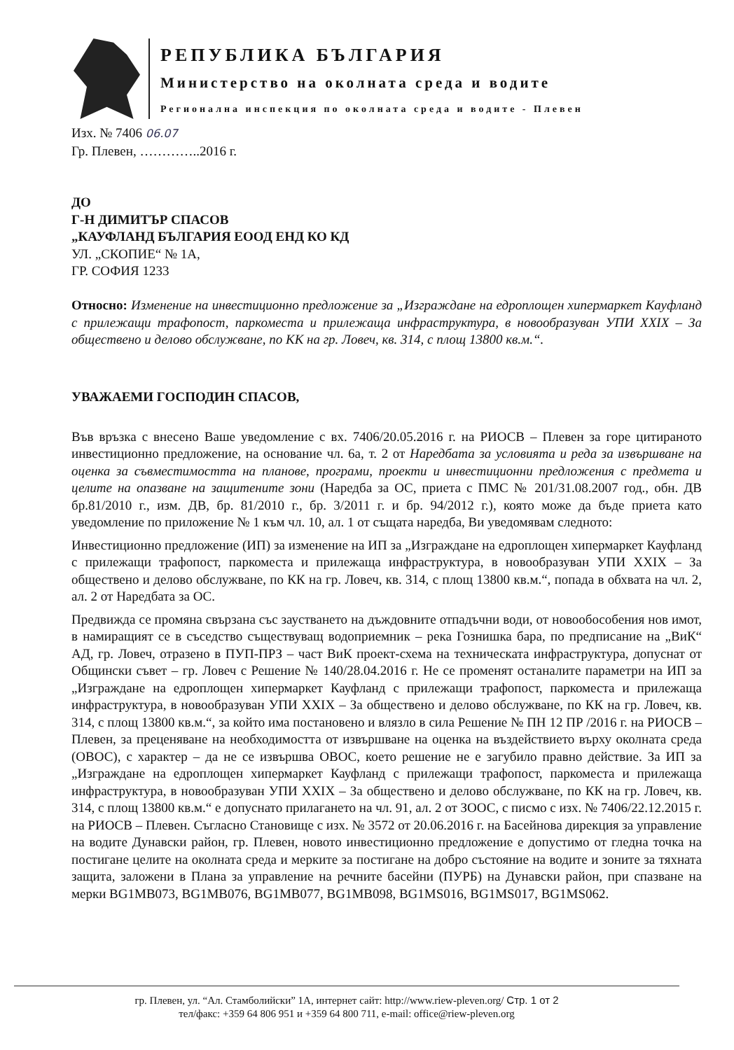РЕПУБЛИКА БЪЛГАРИЯ
Министерство на околната среда и водите
Регионална инспекция по околната среда и водите - Плевен
Изх. № 7406 06.07
Гр. Плевен, …………..2016 г.
ДО
Г-Н ДИМИТЪР СПАСОВ
„КАУФЛАНД БЪЛГАРИЯ ЕООД ЕНД КО КД
УЛ. „СКОПИЕ“ № 1А,
ГР. СОФИЯ 1233
Относно: Изменение на инвестиционно предложение за „Изграждане на едроплощен хипермаркет Кауфланд с прилежащи трафопост, паркоместа и прилежаща инфраструктура, в новообразуван УПИ XXIX – За обществено и делово обслужване, по КК на гр. Ловеч, кв. 314, с площ 13800 кв.м.“.
УВАЖАЕМИ ГОСПОДИН СПАСОВ,
Във връзка с внесено Ваше уведомление с вх. 7406/20.05.2016 г. на РИОСВ – Плевен за горе цитираното инвестиционно предложение, на основание чл. 6а, т. 2 от Наредбата за условията и реда за извършване на оценка за съвместимостта на планове, програми, проекти и инвестиционни предложения с предмета и целите на опазване на защитените зони (Наредба за ОС, приета с ПМС № 201/31.08.2007 год., обн. ДВ бр.81/2010 г., изм. ДВ, бр. 81/2010 г., бр. 3/2011 г. и бр. 94/2012 г.), която може да бъде приета като уведомление по приложение № 1 към чл. 10, ал. 1 от същата наредба, Ви уведомявам следното:
Инвестиционно предложение (ИП) за изменение на ИП за „Изграждане на едроплощен хипермаркет Кауфланд с прилежащи трафопост, паркоместа и прилежаща инфраструктура, в новообразуван УПИ XXIX – За обществено и делово обслужване, по КК на гр. Ловеч, кв. 314, с площ 13800 кв.м.“, попада в обхвата на чл. 2, ал. 2 от Наредбата за ОС.
Предвижда се промяна свързана със заустването на дъждовните отпадъчни води, от новообособения нов имот, в намиращият се в съседство съществуващ водоприемник – река Гознишка бара, по предписание на „ВиК“ АД, гр. Ловеч, отразено в ПУП-ПРЗ – част ВиК проект-схема на техническата инфраструктура, допуснат от Общински съвет – гр. Ловеч с Решение № 140/28.04.2016 г. Не се променят останалите параметри на ИП за „Изграждане на едроплощен хипермаркет Кауфланд с прилежащи трафопост, паркоместа и прилежаща инфраструктура, в новообразуван УПИ XXIX – За обществено и делово обслужване, по КК на гр. Ловеч, кв. 314, с площ 13800 кв.м.“, за който има постановено и влязло в сила Решение № ПН 12 ПР /2016 г. на РИОСВ – Плевен, за преценяване на необходимостта от извършване на оценка на въздействието върху околната среда (ОВОС), с характер – да не се извършва ОВОС, което решение не е загубило правно действие. За ИП за „Изграждане на едроплощен хипермаркет Кауфланд с прилежащи трафопост, паркоместа и прилежаща инфраструктура, в новообразуван УПИ XXIX – За обществено и делово обслужване, по КК на гр. Ловеч, кв. 314, с площ 13800 кв.м.“ е допуснато прилагането на чл. 91, ал. 2 от ЗООС, с писмо с изх. № 7406/22.12.2015 г. на РИОСВ – Плевен. Съгласно Становище с изх. № 3572 от 20.06.2016 г. на Басейнова дирекция за управление на водите Дунавски район, гр. Плевен, новото инвестиционно предложение е допустимо от гледна точка на постигане целите на околната среда и мерките за постигане на добро състояние на водите и зоните за тяхната защита, заложени в Плана за управление на речните басейни (ПУРБ) на Дунавски район, при спазване на мерки BG1MB073, BG1MB076, BG1MB077, BG1MB098, BG1MS016, BG1MS017, BG1MS062.
гр. Плевен, ул. “Ал. Стамболийски” 1А, интернет сайт: http://www.riew-pleven.org/ Стр. 1 от 2
тел/факс: +359 64 806 951 и +359 64 800 711, e-mail: office@riew-pleven.org